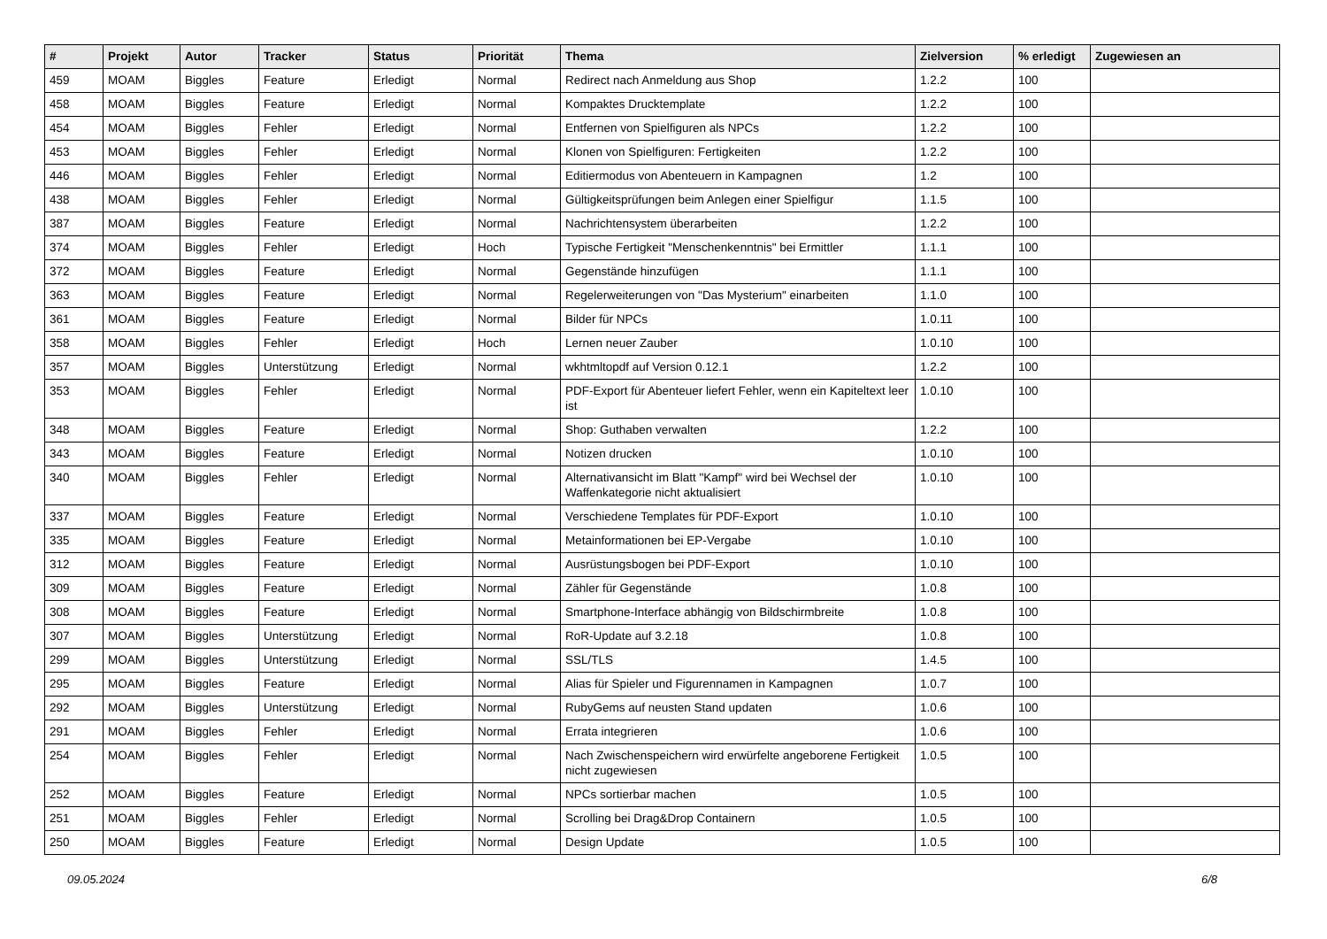| # | Projekt | Autor | Tracker | Status | Priorität | Thema | Zielversion | % erledigt | Zugewiesen an |
| --- | --- | --- | --- | --- | --- | --- | --- | --- | --- |
| 459 | MOAM | Biggles | Feature | Erledigt | Normal | Redirect nach Anmeldung aus Shop | 1.2.2 | 100 | |
| 458 | MOAM | Biggles | Feature | Erledigt | Normal | Kompaktes Drucktemplate | 1.2.2 | 100 | |
| 454 | MOAM | Biggles | Fehler | Erledigt | Normal | Entfernen von Spielfiguren als NPCs | 1.2.2 | 100 | |
| 453 | MOAM | Biggles | Fehler | Erledigt | Normal | Klonen von Spielfiguren: Fertigkeiten | 1.2.2 | 100 | |
| 446 | MOAM | Biggles | Fehler | Erledigt | Normal | Editiermodus von Abenteuern in Kampagnen | 1.2 | 100 | |
| 438 | MOAM | Biggles | Fehler | Erledigt | Normal | Gültigkeitsprüfungen beim Anlegen einer Spielfigur | 1.1.5 | 100 | |
| 387 | MOAM | Biggles | Feature | Erledigt | Normal | Nachrichtensystem überarbeiten | 1.2.2 | 100 | |
| 374 | MOAM | Biggles | Fehler | Erledigt | Hoch | Typische Fertigkeit "Menschenkenntnis" bei Ermittler | 1.1.1 | 100 | |
| 372 | MOAM | Biggles | Feature | Erledigt | Normal | Gegenstände hinzufügen | 1.1.1 | 100 | |
| 363 | MOAM | Biggles | Feature | Erledigt | Normal | Regelerweiterungen von "Das Mysterium" einarbeiten | 1.1.0 | 100 | |
| 361 | MOAM | Biggles | Feature | Erledigt | Normal | Bilder für NPCs | 1.0.11 | 100 | |
| 358 | MOAM | Biggles | Fehler | Erledigt | Hoch | Lernen neuer Zauber | 1.0.10 | 100 | |
| 357 | MOAM | Biggles | Unterstützung | Erledigt | Normal | wkhtmltopdf auf Version 0.12.1 | 1.2.2 | 100 | |
| 353 | MOAM | Biggles | Fehler | Erledigt | Normal | PDF-Export für Abenteuer liefert Fehler, wenn ein Kapiteltext leer ist | 1.0.10 | 100 | |
| 348 | MOAM | Biggles | Feature | Erledigt | Normal | Shop: Guthaben verwalten | 1.2.2 | 100 | |
| 343 | MOAM | Biggles | Feature | Erledigt | Normal | Notizen drucken | 1.0.10 | 100 | |
| 340 | MOAM | Biggles | Fehler | Erledigt | Normal | Alternativansicht im Blatt "Kampf" wird bei Wechsel der Waffenkategorie nicht aktualisiert | 1.0.10 | 100 | |
| 337 | MOAM | Biggles | Feature | Erledigt | Normal | Verschiedene Templates für PDF-Export | 1.0.10 | 100 | |
| 335 | MOAM | Biggles | Feature | Erledigt | Normal | Metainformationen bei EP-Vergabe | 1.0.10 | 100 | |
| 312 | MOAM | Biggles | Feature | Erledigt | Normal | Ausrüstungsbogen bei PDF-Export | 1.0.10 | 100 | |
| 309 | MOAM | Biggles | Feature | Erledigt | Normal | Zähler für Gegenstände | 1.0.8 | 100 | |
| 308 | MOAM | Biggles | Feature | Erledigt | Normal | Smartphone-Interface abhängig von Bildschirmbreite | 1.0.8 | 100 | |
| 307 | MOAM | Biggles | Unterstützung | Erledigt | Normal | RoR-Update auf 3.2.18 | 1.0.8 | 100 | |
| 299 | MOAM | Biggles | Unterstützung | Erledigt | Normal | SSL/TLS | 1.4.5 | 100 | |
| 295 | MOAM | Biggles | Feature | Erledigt | Normal | Alias für Spieler und Figurennamen in Kampagnen | 1.0.7 | 100 | |
| 292 | MOAM | Biggles | Unterstützung | Erledigt | Normal | RubyGems auf neusten Stand updaten | 1.0.6 | 100 | |
| 291 | MOAM | Biggles | Fehler | Erledigt | Normal | Errata integrieren | 1.0.6 | 100 | |
| 254 | MOAM | Biggles | Fehler | Erledigt | Normal | Nach Zwischenspeichern wird erwürfelte angeborene Fertigkeit nicht zugewiesen | 1.0.5 | 100 | |
| 252 | MOAM | Biggles | Feature | Erledigt | Normal | NPCs sortierbar machen | 1.0.5 | 100 | |
| 251 | MOAM | Biggles | Fehler | Erledigt | Normal | Scrolling bei Drag&Drop Containern | 1.0.5 | 100 | |
| 250 | MOAM | Biggles | Feature | Erledigt | Normal | Design Update | 1.0.5 | 100 | |
09.05.2024 6/8